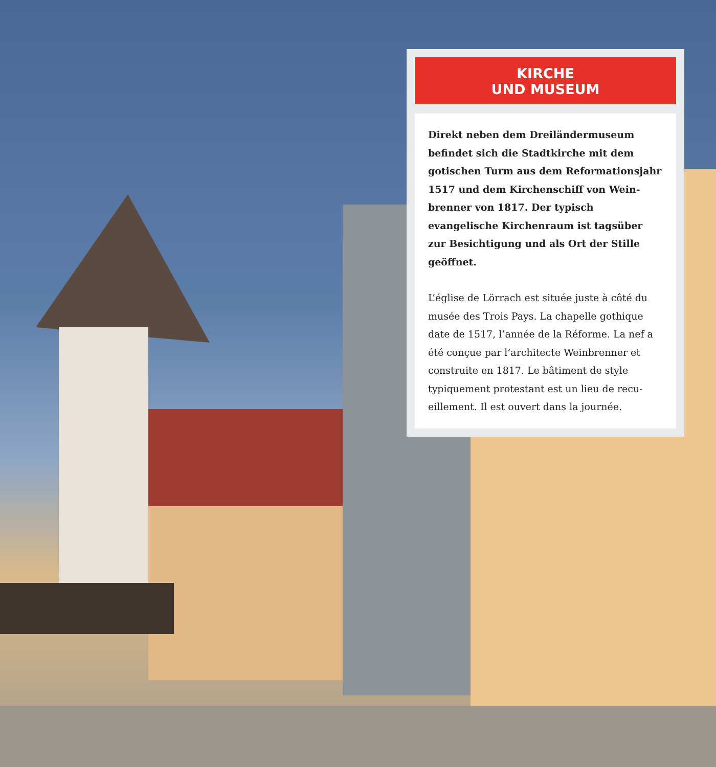KIRCHE
UND MUSEUM
Direkt neben dem Dreiländermuseum befindet sich die Stadtkirche mit dem gotischen Turm aus dem Reformationsjahr 1517 und dem Kirchenschiff von Wein­brenner von 1817. Der typisch evangelische Kirchenraum ist tagsüber zur Besichtigung und als Ort der Stille geöffnet.
L’église de Lörrach est située juste à côté du musée des Trois Pays. La chapelle gothique date de 1517, l’année de la Réforme. La nef a été conçue par l’architecte Weinbrenner et construite en 1817. Le bâtiment de style typiquement protestant est un lieu de recu­eillement. Il est ouvert dans la journée.